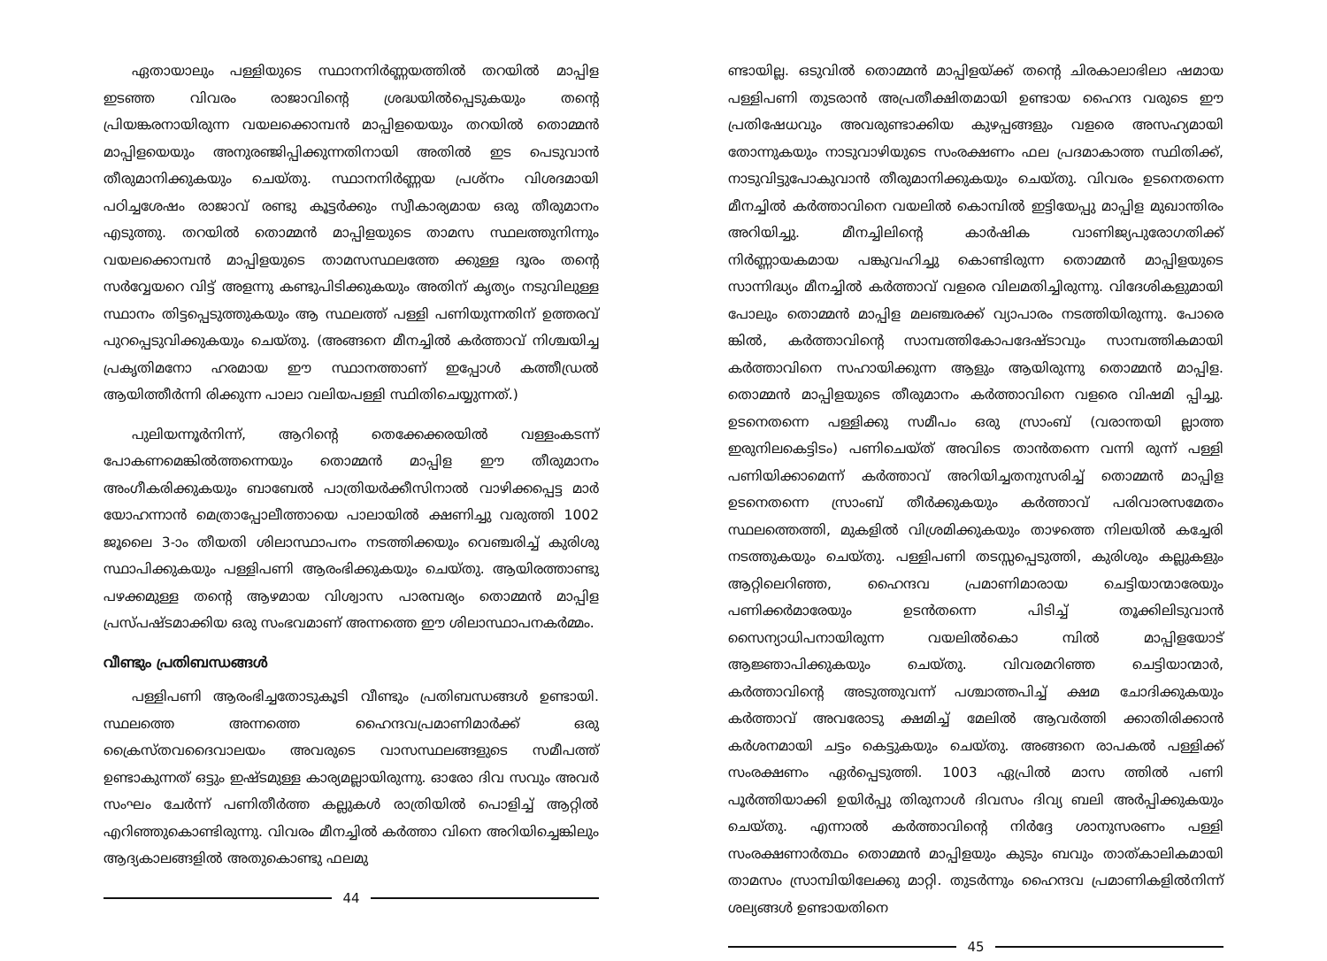ഏതായാലും പള്ളിയുടെ സ്ഥാനനിർണ്ണയത്തിൽ തറയിൽ മാപ്പിള ഇടഞ്ഞ വിവരം രാജാവിന്റെ ശ്രദ്ധയിൽപ്പെടുകയും തന്റെ പ്രിയങ്കരനായിരുന്ന വയലക്കൊമ്പൻ മാപ്പിളയെയും തറയിൽ തൊമ്മൻ മാപ്പിളയെയും അനുരഞ്ജിപ്പിക്കുന്നതിനായി അതിൽ ഇട പെടുവാൻ തീരുമാനിക്കുകയും ചെയ്തു. സ്ഥാനനിർണ്ണയ പ്രശ്നം വിശദമായി പഠിച്ചശേഷം രാജാവ് രണ്ടു കൂട്ടർക്കും സ്വീകാര്യമായ ഒരു തീരുമാനം എടുത്തു. തറയിൽ തൊമ്മൻ മാപ്പിളയുടെ താമസ സ്ഥലത്തുനിന്നും വയലക്കൊമ്പൻ മാപ്പിളയുടെ താമസസ്ഥലത്തേ ക്കുള്ള ദൂരം തന്റെ സർവ്വേയറെ വിട്ട് അളന്നു കണ്ടുപിടിക്കുകയും അതിന് കൃത്യം നടുവിലുള്ള സ്ഥാനം തിട്ടപ്പെടുത്തുകയും ആ സ്ഥലത്ത് പള്ളി പണിയുന്നതിന് ഉത്തരവ് പുറപ്പെടുവിക്കുകയും ചെയ്തു. (അങ്ങനെ മീനച്ചിൽ കർത്താവ് നിശ്ചയിച്ച പ്രകൃതിമനോ ഹരമായ ഈ സ്ഥാനത്താണ് ഇപ്പോൾ കത്തീഡ്രൽ ആയിത്തീർന്നി രിക്കുന്ന പാലാ വലിയപള്ളി സ്ഥിതിചെയ്യുന്നത്.)
പുലിയന്നൂർനിന്ന്, ആറിന്റെ തെക്കേക്കരയിൽ വള്ളംകടന്ന് പോകണമെങ്കിൽത്തന്നെയും തൊമ്മൻ മാപ്പിള ഈ തീരുമാനം അംഗീകരിക്കുകയും ബാബേൽ പാത്രിയർക്കീസിനാൽ വാഴിക്കപ്പെട്ട മാർ യോഹന്നാൻ മെത്രാപ്പോലീത്തായെ പാലായിൽ ക്ഷണിച്ചു വരുത്തി 1002 ജൂലൈ 3-ാം തീയതി ശിലാസ്ഥാപനം നടത്തിക്കയും വെഞ്ചരിച്ച് കുരിശു സ്ഥാപിക്കുകയും പള്ളിപണി ആരംഭിക്കുകയും ചെയ്തു. ആയിരത്താണ്ടു പഴക്കമുള്ള തന്റെ ആഴമായ വിശ്വാസ പാരമ്പര്യം തൊമ്മൻ മാപ്പിള പ്രസ്പഷ്ടമാക്കിയ ഒരു സംഭവമാണ് അന്നത്തെ ഈ ശിലാസ്ഥാപനകർമ്മം.
വീണ്ടും പ്രതിബന്ധങ്ങൾ
പള്ളിപണി ആരംഭിച്ചതോടുകൂടി വീണ്ടും പ്രതിബന്ധങ്ങൾ ഉണ്ടായി. സ്ഥലത്തെ അന്നത്തെ ഹൈന്ദവപ്രമാണിമാർക്ക് ഒരു ക്രൈസ്തവദൈവാലയം അവരുടെ വാസസ്ഥലങ്ങളുടെ സമീപത്ത് ഉണ്ടാകുന്നത് ഒട്ടും ഇഷ്ടമുള്ള കാര്യമല്ലായിരുന്നു. ഓരോ ദിവ സവും അവർ സംഘം ചേർന്ന് പണിതീർത്ത കല്ലുകൾ രാത്രിയിൽ പൊളിച്ച് ആറ്റിൽ എറിഞ്ഞുകൊണ്ടിരുന്നു. വിവരം മീനച്ചിൽ കർത്താ വിനെ അറിയിച്ചെങ്കിലും ആദ്യകാലങ്ങളിൽ അതുകൊണ്ടു ഫലമു
44
ണ്ടായില്ല. ഒടുവിൽ തൊമ്മൻ മാപ്പിളയ്ക്ക് തന്റെ ചിരകാലാഭിലാ ഷമായ പള്ളിപണി തുടരാൻ അപ്രതീക്ഷിതമായി ഉണ്ടായ ഹൈന്ദ വരുടെ ഈ പ്രതിഷേധവും അവരുണ്ടാക്കിയ കുഴപ്പങ്ങളും വളരെ അസഹ്യമായി തോന്നുകയും നാടുവാഴിയുടെ സംരക്ഷണം ഫല പ്രദമാകാത്ത സ്ഥിതിക്ക്, നാടുവിട്ടുപോകുവാൻ തീരുമാനിക്കുകയും ചെയ്തു. വിവരം ഉടനെതന്നെ മീനച്ചിൽ കർത്താവിനെ വയലിൽ കൊമ്പിൽ ഇട്ടിയേപ്പു മാപ്പിള മുഖാന്തിരം അറിയിച്ചു. മീനച്ചിലിന്റെ കാർഷിക വാണിജ്യപുരോഗതിക്ക് നിർണ്ണായകമായ പങ്കുവഹിച്ചു കൊണ്ടിരുന്ന തൊമ്മൻ മാപ്പിളയുടെ സാന്നിദ്ധ്യം മീനച്ചിൽ കർത്താവ് വളരെ വിലമതിച്ചിരുന്നു. വിദേശികളുമായി പോലും തൊമ്മൻ മാപ്പിള മലഞ്ചരക്ക് വ്യാപാരം നടത്തിയിരുന്നു. പോരെ ങ്കിൽ, കർത്താവിന്റെ സാമ്പത്തികോപദേഷ്ടാവും സാമ്പത്തികമായി കർത്താവിനെ സഹായിക്കുന്ന ആളും ആയിരുന്നു തൊമ്മൻ മാപ്പിള. തൊമ്മൻ മാപ്പിളയുടെ തീരുമാനം കർത്താവിനെ വളരെ വിഷമി പ്പിച്ചു. ഉടനെതന്നെ പള്ളിക്കു സമീപം ഒരു സ്രാംബ് (വരാന്തയി ല്ലാത്ത ഇരുനിലകെട്ടിടം) പണിചെയ്ത് അവിടെ താൻതന്നെ വന്നി രുന്ന് പള്ളി പണിയിക്കാമെന്ന് കർത്താവ് അറിയിച്ചതനുസരിച്ച് തൊമ്മൻ മാപ്പിള ഉടനെതന്നെ സ്രാംബ് തീർക്കുകയും കർത്താവ് പരിവാരസമേതം സ്ഥലത്തെത്തി, മുകളിൽ വിശ്രമിക്കുകയും താഴത്തെ നിലയിൽ കച്ചേരി നടത്തുകയും ചെയ്തു. പള്ളിപണി തടസ്സപ്പെടുത്തി, കുരിശും കല്ലുകളും ആറ്റിലെറിഞ്ഞ, ഹൈന്ദവ പ്രമാണിമാരായ ചെട്ടിയാന്മാരേയും പണിക്കർമാരേയും ഉടൻതന്നെ പിടിച്ച് തൂക്കിലിടുവാൻ സൈന്യാധിപനായിരുന്ന വയലിൽകൊ മ്പിൽ മാപ്പിളയോട് ആജ്ഞാപിക്കുകയും ചെയ്തു. വിവരമറിഞ്ഞ ചെട്ടിയാന്മാർ, കർത്താവിന്റെ അടുത്തുവന്ന് പശ്ചാത്തപിച്ച് ക്ഷമ ചോദിക്കുകയും കർത്താവ് അവരോടു ക്ഷമിച്ച് മേലിൽ ആവർത്തി ക്കാതിരിക്കാൻ കർശനമായി ചട്ടം കെട്ടുകയും ചെയ്തു. അങ്ങനെ രാപകൽ പള്ളിക്ക് സംരക്ഷണം ഏർപ്പെടുത്തി. 1003 ഏപ്രിൽ മാസ ത്തിൽ പണി പൂർത്തിയാക്കി ഉയിർപ്പു തിരുനാൾ ദിവസം ദിവ്യ ബലി അർപ്പിക്കുകയും ചെയ്തു. എന്നാൽ കർത്താവിന്റെ നിർദ്ദേ ശാനുസരണം പള്ളി സംരക്ഷണാർത്ഥം തൊമ്മൻ മാപ്പിളയും കുടും ബവും താത്കാലികമായി താമസം സ്രാമ്പിയിലേക്കു മാറ്റി. തുടർന്നും ഹൈന്ദവ പ്രമാണികളിൽനിന്ന് ശല്യങ്ങൾ ഉണ്ടായതിനെ
45